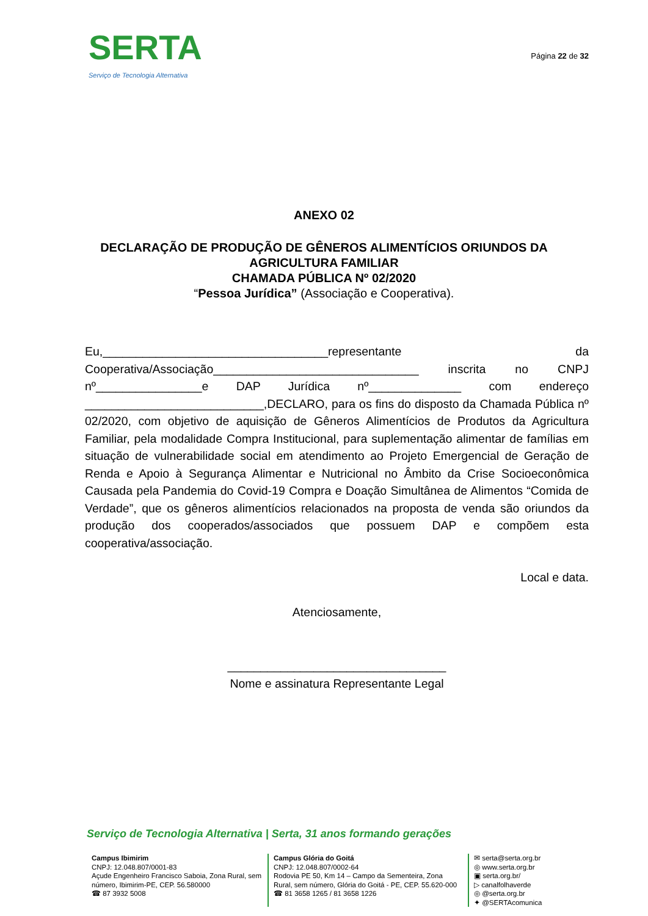SERTA
Serviço de Tecnologia Alternativa
Página 22 de 32
ANEXO 02
DECLARAÇÃO DE PRODUÇÃO DE GÊNEROS ALIMENTÍCIOS ORIUNDOS DA
AGRICULTURA FAMILIAR
CHAMADA PÚBLICA Nº 02/2020
“Pessoa Jurídica” (Associação e Cooperativa).
Eu,__________________________________representante da Cooperativa/Associação_______________________________ inscrita no CNPJ nº________________e DAP Jurídica nº______________ com endereço ___________________________,DECLARO, para os fins do disposto da Chamada Pública nº 02/2020, com objetivo de aquisição de Gêneros Alimentícios de Produtos da Agricultura Familiar, pela modalidade Compra Institucional, para suplementação alimentar de famílias em situação de vulnerabilidade social em atendimento ao Projeto Emergencial de Geração de Renda e Apoio à Segurança Alimentar e Nutricional no Âmbito da Crise Socioeconômica Causada pela Pandemia do Covid-19 Compra e Doação Simultânea de Alimentos “Comida de Verdade”, que os gêneros alimentícios relacionados na proposta de venda são oriundos da produção dos cooperados/associados que possuem DAP e compõem esta cooperativa/associação.
Local e data.
Atenciosamente,
_________________________________
Nome e assinatura Representante Legal
Serviço de Tecnologia Alternativa | Serta, 31 anos formando gerações
Campus Ibimirim
CNPJ: 12.048.807/0001-83
Açude Engenheiro Francisco Saboia, Zona Rural, sem número, Ibimirim-PE, CEP. 56.580000
☎ 87 3932 5008
Campus Glória do Goitá
CNPJ: 12.048.807/0002-64
Rodovia PE 50, Km 14 – Campo da Sementeira, Zona Rural, sem número, Glória do Goitá - PE, CEP. 55.620-000
☎ 81 3658 1265 / 81 3658 1226
✉ serta@serta.org.br
◎ www.serta.org.br
▣ serta.org.br/
▷ canalfolhaverde
◎ @serta.org.br
✦ @SERTAcomunica